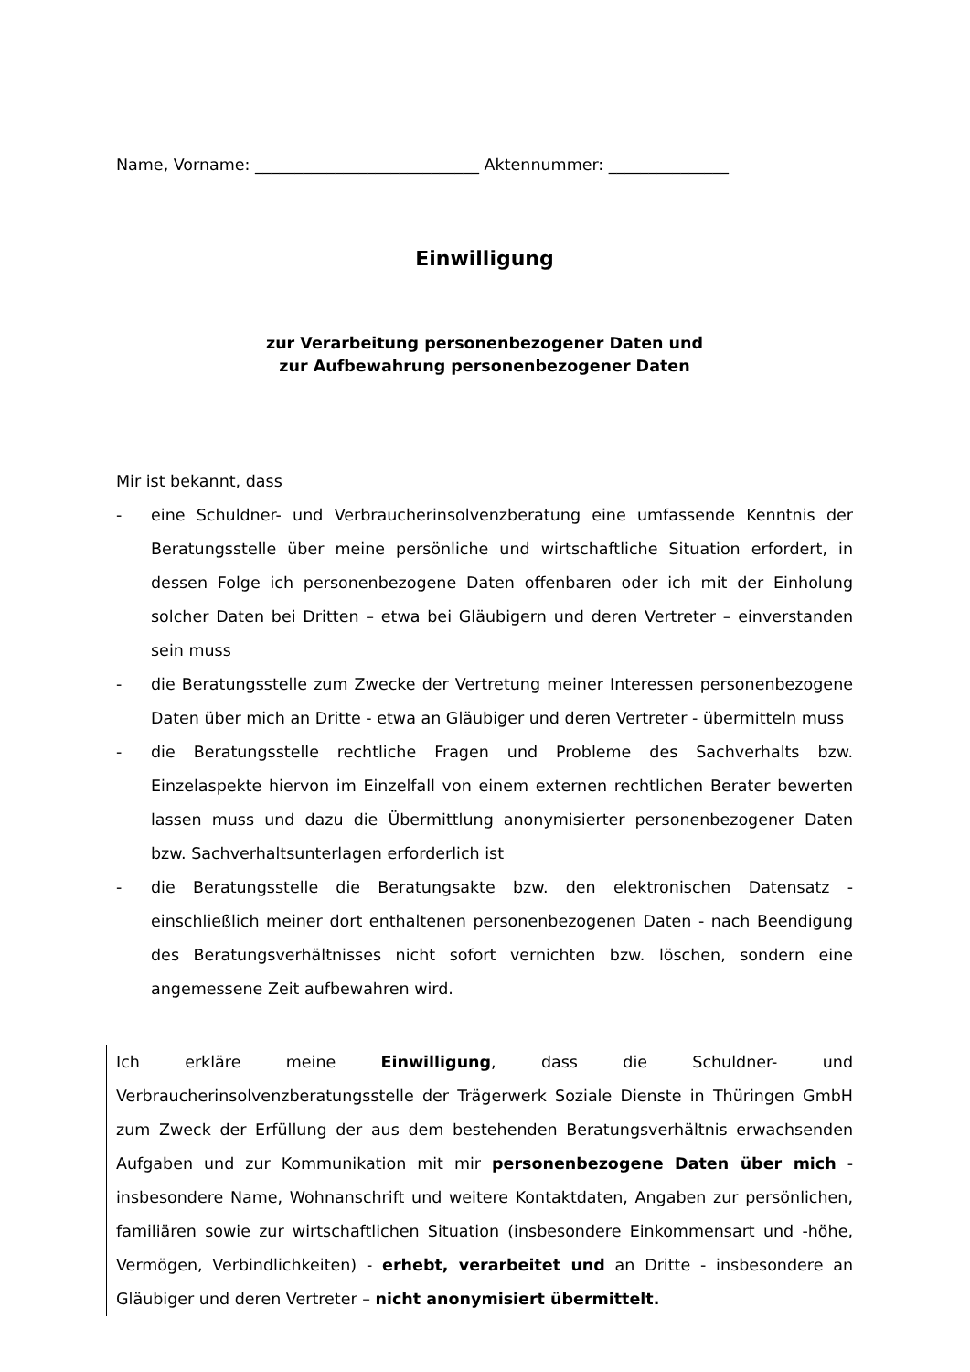Name, Vorname: ____________________________ Aktennummer: _______________
Einwilligung
zur Verarbeitung personenbezogener Daten und
zur Aufbewahrung personenbezogener Daten
Mir ist bekannt, dass
- eine Schuldner- und Verbraucherinsolvenzberatung eine umfassende Kenntnis der Beratungsstelle über meine persönliche und wirtschaftliche Situation erfordert, in dessen Folge ich personenbezogene Daten offenbaren oder ich mit der Einholung solcher Daten bei Dritten – etwa bei Gläubigern und deren Vertreter – einverstanden sein muss
- die Beratungsstelle zum Zwecke der Vertretung meiner Interessen personenbezogene Daten über mich an Dritte - etwa an Gläubiger und deren Vertreter - übermitteln muss
- die Beratungsstelle rechtliche Fragen und Probleme des Sachverhalts bzw. Einzelaspekte hiervon im Einzelfall von einem externen rechtlichen Berater bewerten lassen muss und dazu die Übermittlung anonymisierter personenbezogener Daten bzw. Sachverhaltsunterlagen erforderlich ist
- die Beratungsstelle die Beratungsakte bzw. den elektronischen Datensatz - einschließlich meiner dort enthaltenen personenbezogenen Daten - nach Beendigung des Beratungsverhältnisses nicht sofort vernichten bzw. löschen, sondern eine angemessene Zeit aufbewahren wird.
Ich erkläre meine Einwilligung, dass die Schuldner- und Verbraucherinsolvenzberatungsstelle der Trägerwerk Soziale Dienste in Thüringen GmbH zum Zweck der Erfüllung der aus dem bestehenden Beratungsverhältnis erwachsenden Aufgaben und zur Kommunikation mit mir personenbezogene Daten über mich - insbesondere Name, Wohnanschrift und weitere Kontaktdaten, Angaben zur persönlichen, familiären sowie zur wirtschaftlichen Situation (insbesondere Einkommensart und -höhe, Vermögen, Verbindlichkeiten) - erhebt, verarbeitet und an Dritte - insbesondere an Gläubiger und deren Vertreter – nicht anonymisiert übermittelt.